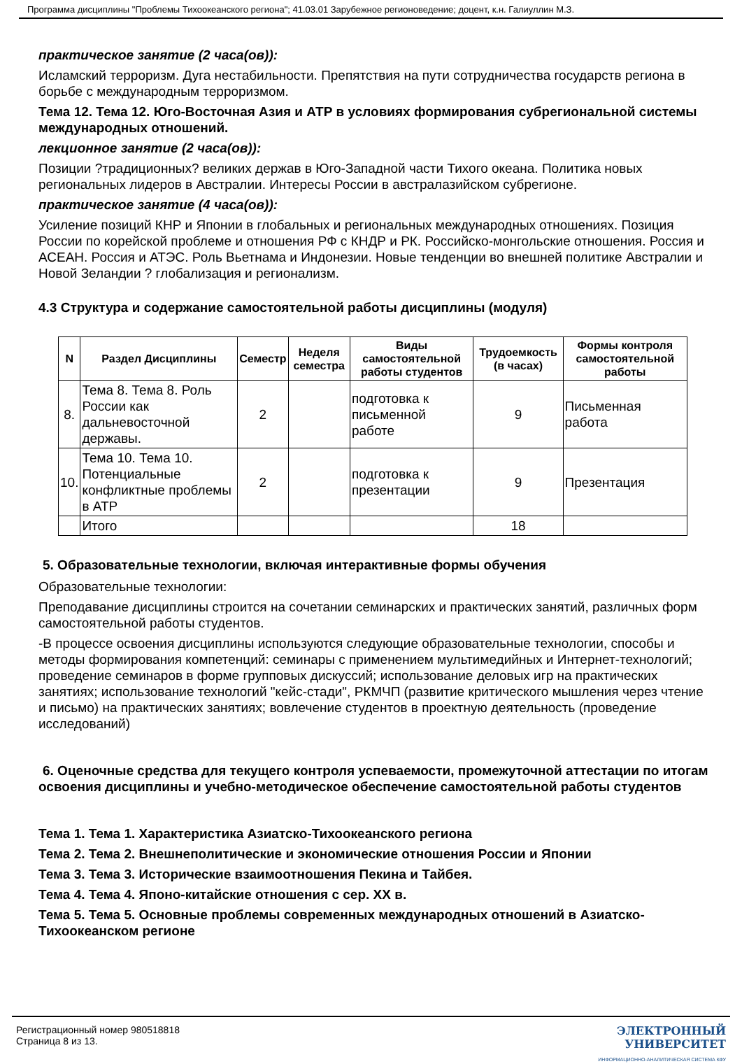Программа дисциплины "Проблемы Тихоокеанского региона"; 41.03.01 Зарубежное регионоведение; доцент, к.н. Галиуллин М.З.
практическое занятие (2 часа(ов)):
Исламский терроризм. Дуга нестабильности. Препятствия на пути сотрудничества государств региона в борьбе с международным терроризмом.
Тема 12. Тема 12. Юго-Восточная Азия и АТР в условиях формирования субрегиональной системы международных отношений.
лекционное занятие (2 часа(ов)):
Позиции ?традиционных? великих держав в Юго-Западной части Тихого океана. Политика новых региональных лидеров в Австралии. Интересы России в австралазийском субрегионе.
практическое занятие (4 часа(ов)):
Усиление позиций КНР и Японии в глобальных и региональных международных отношениях. Позиция России по корейской проблеме и отношения РФ с КНДР и РК. Российско-монгольские отношения. Россия и АСЕАН. Россия и АТЭС. Роль Вьетнама и Индонезии. Новые тенденции во внешней политике Австралии и Новой Зеландии ? глобализация и регионализм.
4.3 Структура и содержание самостоятельной работы дисциплины (модуля)
| N | Раздел Дисциплины | Семестр | Неделя семестра | Виды самостоятельной работы студентов | Трудоемкость (в часах) | Формы контроля самостоятельной работы |
| --- | --- | --- | --- | --- | --- | --- |
| 8. | Тема 8. Тема 8. Роль России как дальневосточной державы. | 2 | | подготовка к письменной работе | 9 | Письменная работа |
| 10. | Тема 10. Тема 10. Потенциальные конфликтные проблемы в АТР | 2 | | подготовка к презентации | 9 | Презентация |
| | Итого | | | | 18 | |
5. Образовательные технологии, включая интерактивные формы обучения
Образовательные технологии:
Преподавание дисциплины строится на сочетании семинарских и практических занятий, различных форм самостоятельной работы студентов.
-В процессе освоения дисциплины используются следующие образовательные технологии, способы и методы формирования компетенций: семинары с применением мультимедийных и Интернет-технологий; проведение семинаров в форме групповых дискуссий; использование деловых игр на практических занятиях; использование технологий "кейс-стади", РКМЧП (развитие критического мышления через чтение и письмо) на практических занятиях; вовлечение студентов в проектную деятельность (проведение исследований)
6. Оценочные средства для текущего контроля успеваемости, промежуточной аттестации по итогам освоения дисциплины и учебно-методическое обеспечение самостоятельной работы студентов
Тема 1. Тема 1. Характеристика Азиатско-Тихоокеанского региона
Тема 2. Тема 2. Внешнеполитические и экономические отношения России и Японии
Тема 3. Тема 3. Исторические взаимоотношения Пекина и Тайбея.
Тема 4. Тема 4. Японо-китайские отношения с сер. XX в.
Тема 5. Тема 5. Основные проблемы современных международных отношений в Азиатско-Тихоокеанском регионе
Регистрационный номер 980518818
Страница 8 из 13.
ЭЛЕКТРОННЫЙ
УНИВЕРСИТЕТ
ИНФОРМАЦИОННО-АНАЛИТИЧЕСКАЯ СИСТЕМА КФУ